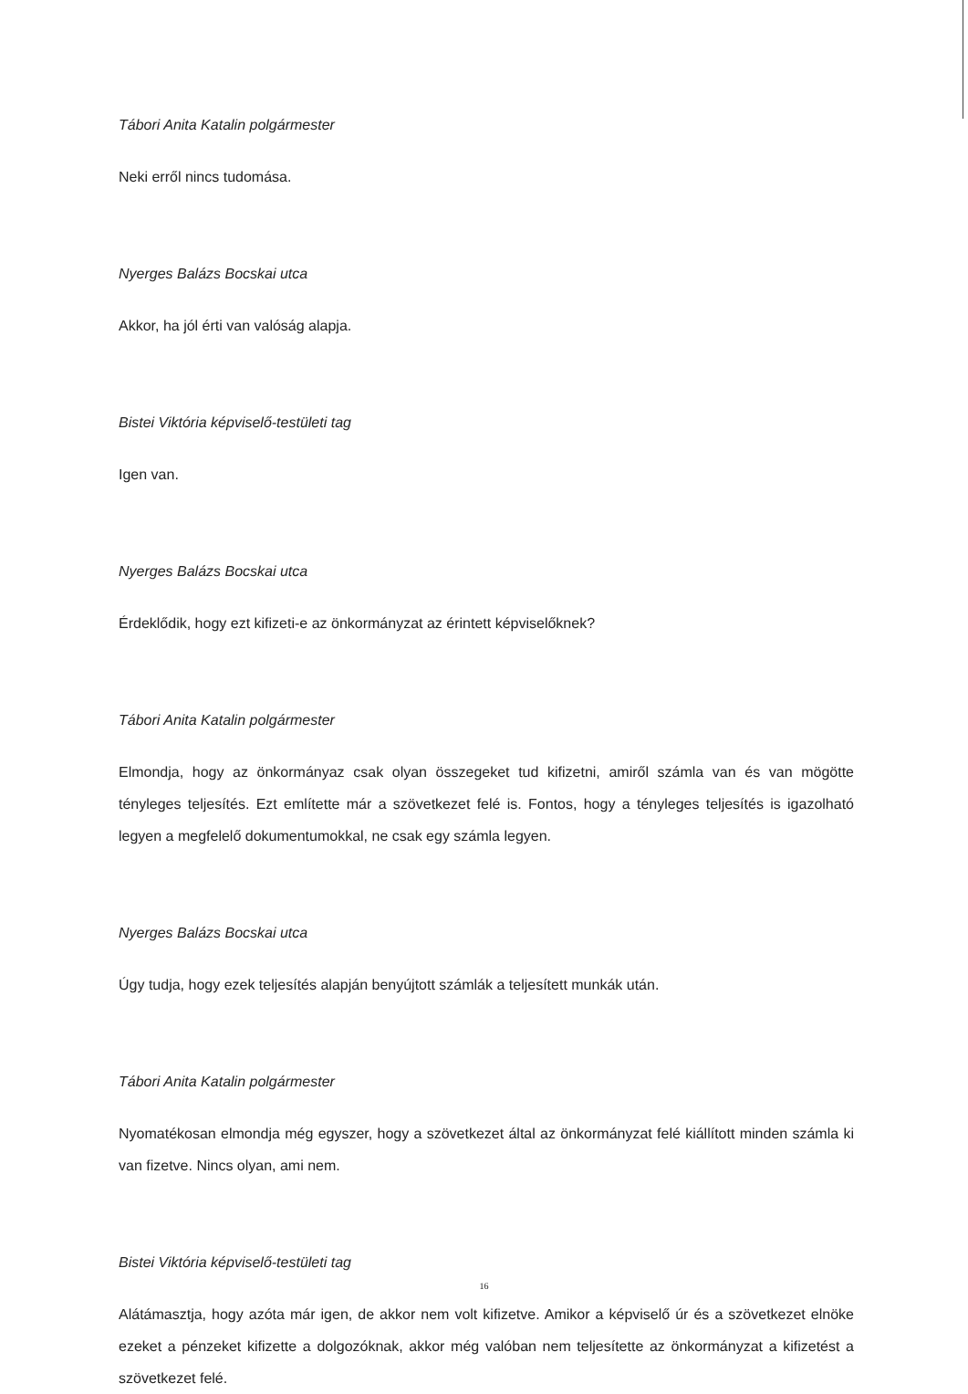Tábori Anita Katalin polgármester
Neki erről nincs tudomása.
Nyerges Balázs Bocskai utca
Akkor, ha jól érti van valóság alapja.
Bistei Viktória képviselő-testületi tag
Igen van.
Nyerges Balázs Bocskai utca
Érdeklődik, hogy ezt kifizeti-e az önkormányzat az érintett képviselőknek?
Tábori Anita Katalin polgármester
Elmondja, hogy az önkormányaz csak olyan összegeket tud kifizetni, amiről számla van és van mögötte tényleges teljesítés. Ezt említette már a szövetkezet felé is. Fontos, hogy a tényleges teljesítés is igazolható legyen a megfelelő dokumentumokkal, ne csak egy számla legyen.
Nyerges Balázs Bocskai utca
Úgy tudja, hogy ezek teljesítés alapján benyújtott számlák a teljesített munkák után.
Tábori Anita Katalin polgármester
Nyomatékosan elmondja még egyszer, hogy a szövetkezet által az önkormányzat felé kiállított minden számla ki van fizetve. Nincs olyan, ami nem.
Bistei Viktória képviselő-testületi tag
Alátámasztja, hogy azóta már igen, de akkor nem volt kifizetve. Amikor a képviselő úr és a szövetkezet elnöke ezeket a pénzeket kifizette a dolgozóknak, akkor még valóban nem teljesítette az önkormányzat a kifizetést a szövetkezet felé.
16